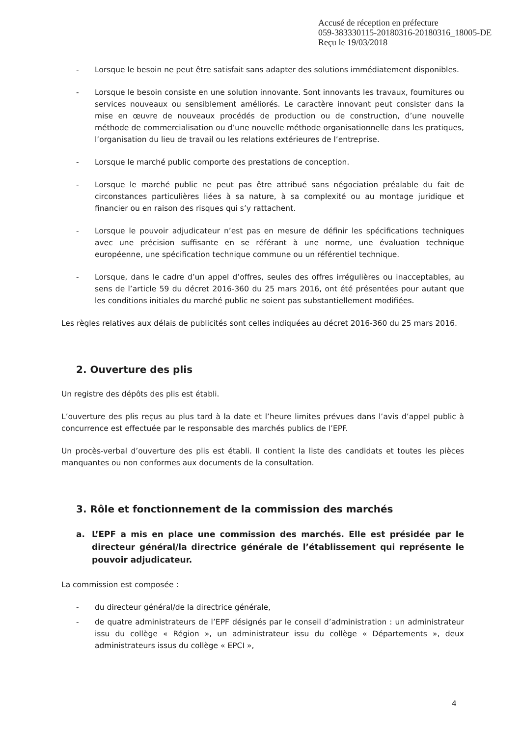Accusé de réception en préfecture
059-383330115-20180316-20180316_18005-DE
Reçu le 19/03/2018
- Lorsque le besoin ne peut être satisfait sans adapter des solutions immédiatement disponibles.
- Lorsque le besoin consiste en une solution innovante. Sont innovants les travaux, fournitures ou services nouveaux ou sensiblement améliorés. Le caractère innovant peut consister dans la mise en œuvre de nouveaux procédés de production ou de construction, d’une nouvelle méthode de commercialisation ou d’une nouvelle méthode organisationnelle dans les pratiques, l’organisation du lieu de travail ou les relations extérieures de l’entreprise.
- Lorsque le marché public comporte des prestations de conception.
- Lorsque le marché public ne peut pas être attribué sans négociation préalable du fait de circonstances particulières liées à sa nature, à sa complexité ou au montage juridique et financier ou en raison des risques qui s’y rattachent.
- Lorsque le pouvoir adjudicateur n’est pas en mesure de définir les spécifications techniques avec une précision suffisante en se référant à une norme, une évaluation technique européenne, une spécification technique commune ou un référentiel technique.
- Lorsque, dans le cadre d’un appel d’offres, seules des offres irrégulières ou inacceptables, au sens de l’article 59 du décret 2016-360 du 25 mars 2016, ont été présentées pour autant que les conditions initiales du marché public ne soient pas substantiellement modifiées.
Les règles relatives aux délais de publicités sont celles indiquées au décret 2016-360 du 25 mars 2016.
2. Ouverture des plis
Un registre des dépôts des plis est établi.
L’ouverture des plis reçus au plus tard à la date et l’heure limites prévues dans l’avis d’appel public à concurrence est effectuée par le responsable des marchés publics de l’EPF.
Un procès-verbal d’ouverture des plis est établi. Il contient la liste des candidats et toutes les pièces manquantes ou non conformes aux documents de la consultation.
3. Rôle et fonctionnement de la commission des marchés
a. L’EPF a mis en place une commission des marchés. Elle est présidée par le directeur général/la directrice générale de l’établissement qui représente le pouvoir adjudicateur.
La commission est composée :
- du directeur général/de la directrice générale,
- de quatre administrateurs de l’EPF désignés par le conseil d’administration : un administrateur issu du collège « Région », un administrateur issu du collège « Départements », deux administrateurs issus du collège « EPCI »,
4